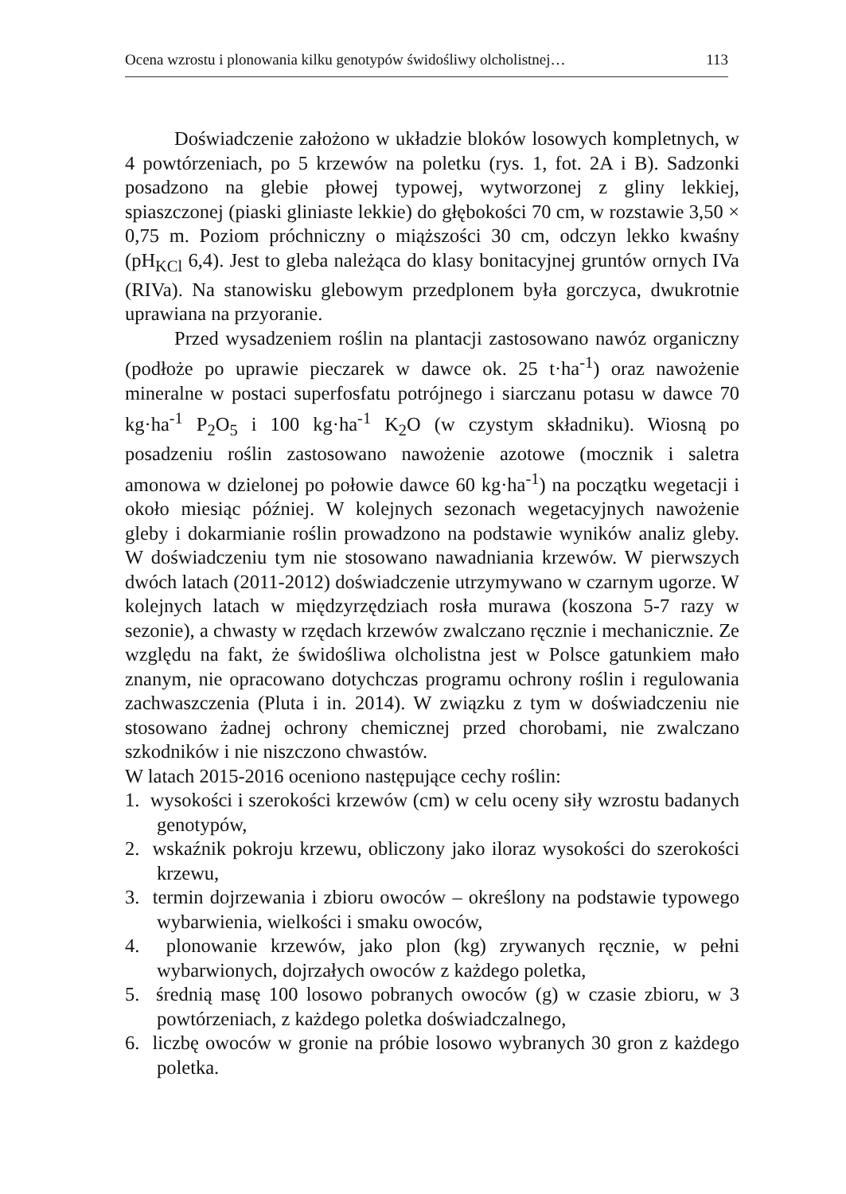Ocena wzrostu i plonowania kilku genotypów świdośliwy olcholistnej… 113
Doświadczenie założono w układzie bloków losowych kompletnych, w 4 powtórzeniach, po 5 krzewów na poletku (rys. 1, fot. 2A i B). Sadzonki posadzono na glebie płowej typowej, wytworzonej z gliny lekkiej, spiaszczonej (piaski gliniaste lekkie) do głębokości 70 cm, w rozstawie 3,50 × 0,75 m. Poziom próchniczny o miąższości 30 cm, odczyn lekko kwaśny (pH<sub>KCl</sub> 6,4). Jest to gleba należąca do klasy bonitacyjnej gruntów ornych IVa (RIVa). Na stanowisku glebowym przedplonem była gorczyca, dwukrotnie uprawiana na przyoranie.
Przed wysadzeniem roślin na plantacji zastosowano nawóz organiczny (podłoże po uprawie pieczarek w dawce ok. 25 t·ha<sup>-1</sup>) oraz nawożenie mineralne w postaci superfosfatu potrójnego i siarczanu potasu w dawce 70 kg·ha<sup>-1</sup> P<sub>2</sub>O<sub>5</sub> i 100 kg·ha<sup>-1</sup> K<sub>2</sub>O (w czystym składniku). Wiosną po posadzeniu roślin zastosowano nawożenie azotowe (mocznik i saletra amonowa w dzielonej po połowie dawce 60 kg·ha<sup>-1</sup>) na początku wegetacji i około miesiąc później. W kolejnych sezonach wegetacyjnych nawożenie gleby i dokarmianie roślin prowadzono na podstawie wyników analiz gleby. W doświadczeniu tym nie stosowano nawadniania krzewów. W pierwszych dwóch latach (2011-2012) doświadczenie utrzymywano w czarnym ugorze. W kolejnych latach w międzyrzędziach rosła murawa (koszona 5-7 razy w sezonie), a chwasty w rzędach krzewów zwalczano ręcznie i mechanicznie. Ze względu na fakt, że świdośliwa olcholistna jest w Polsce gatunkiem mało znanym, nie opracowano dotychczas programu ochrony roślin i regulowania zachwaszczenia (Pluta i in. 2014). W związku z tym w doświadczeniu nie stosowano żadnej ochrony chemicznej przed chorobami, nie zwalczano szkodników i nie niszczono chwastów.
W latach 2015-2016 oceniono następujące cechy roślin:
1. wysokości i szerokości krzewów (cm) w celu oceny siły wzrostu badanych genotypów,
2. wskaźnik pokroju krzewu, obliczony jako iloraz wysokości do szerokości krzewu,
3. termin dojrzewania i zbioru owoców – określony na podstawie typowego wybarwienia, wielkości i smaku owoców,
4. plonowanie krzewów, jako plon (kg) zrywanych ręcznie, w pełni wybarwionych, dojrzałych owoców z każdego poletka,
5. średnią masę 100 losowo pobranych owoców (g) w czasie zbioru, w 3 powtórzeniach, z każdego poletka doświadczalnego,
6. liczbę owoców w gronie na próbie losowo wybranych 30 gron z każdego poletka.